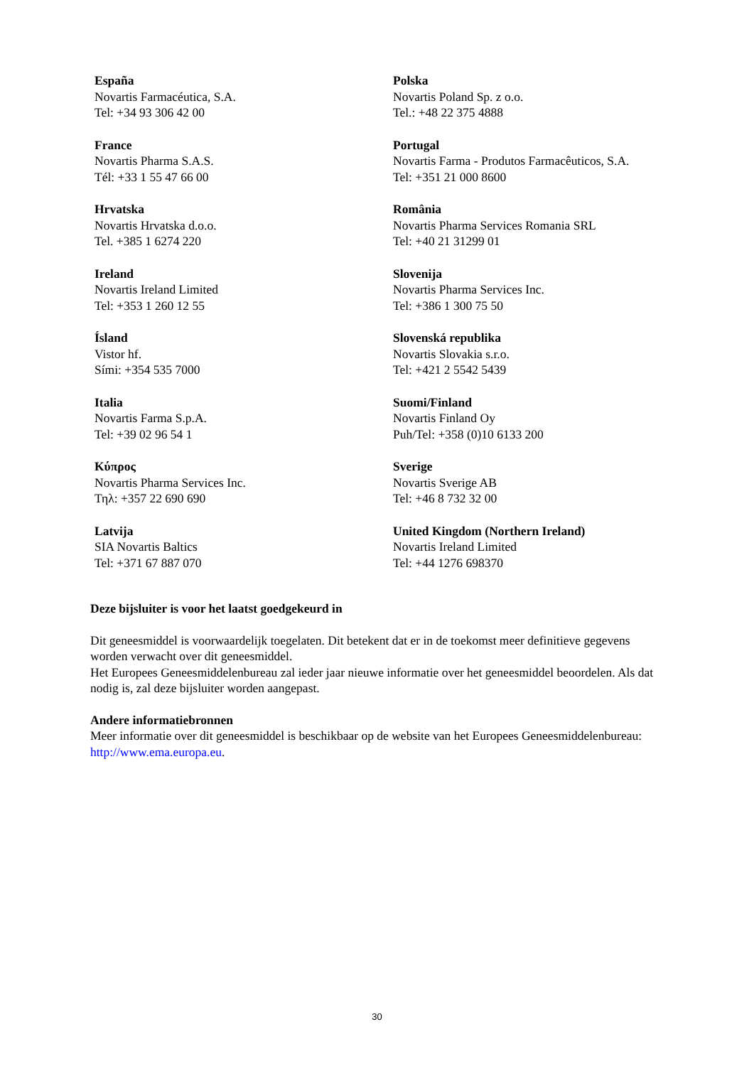| España Novartis Farmacéutica, S.A. Tel: +34 93 306 42 00 | Polska Novartis Poland Sp. z o.o. Tel.: +48 22 375 4888 |
| France Novartis Pharma S.A.S. Tél: +33 1 55 47 66 00 | Portugal Novartis Farma - Produtos Farmacêuticos, S.A. Tel: +351 21 000 8600 |
| Hrvatska Novartis Hrvatska d.o.o. Tel. +385 1 6274 220 | România Novartis Pharma Services Romania SRL Tel: +40 21 31299 01 |
| Ireland Novartis Ireland Limited Tel: +353 1 260 12 55 | Slovenija Novartis Pharma Services Inc. Tel: +386 1 300 75 50 |
| Ísland Vistor hf. Sími: +354 535 7000 | Slovenská republika Novartis Slovakia s.r.o. Tel: +421 2 5542 5439 |
| Italia Novartis Farma S.p.A. Tel: +39 02 96 54 1 | Suomi/Finland Novartis Finland Oy Puh/Tel: +358 (0)10 6133 200 |
| Κύπρος Novartis Pharma Services Inc. Τηλ: +357 22 690 690 | Sverige Novartis Sverige AB Tel: +46 8 732 32 00 |
| Latvija SIA Novartis Baltics Tel: +371 67 887 070 | United Kingdom (Northern Ireland) Novartis Ireland Limited Tel: +44 1276 698370 |
Deze bijsluiter is voor het laatst goedgekeurd in
Dit geneesmiddel is voorwaardelijk toegelaten. Dit betekent dat er in de toekomst meer definitieve gegevens worden verwacht over dit geneesmiddel.
Het Europees Geneesmiddelenbureau zal ieder jaar nieuwe informatie over het geneesmiddel beoordelen. Als dat nodig is, zal deze bijsluiter worden aangepast.
Andere informatiebronnen
Meer informatie over dit geneesmiddel is beschikbaar op de website van het Europees Geneesmiddelenbureau: http://www.ema.europa.eu.
30